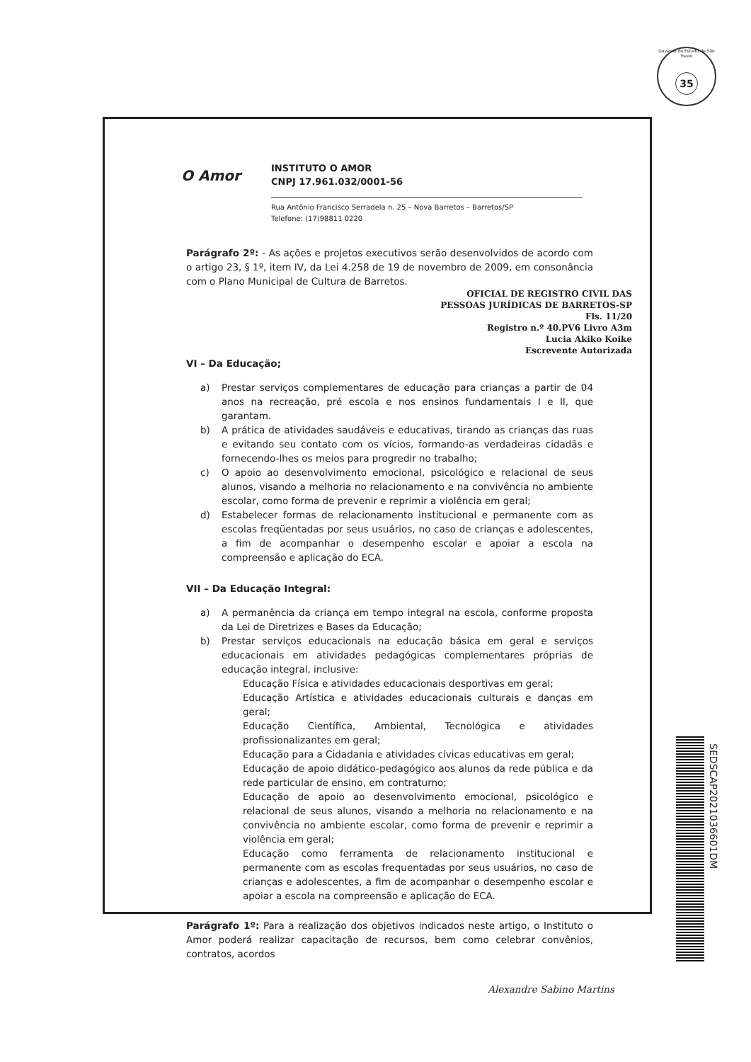Governo do Estado de São Paulo
35
O Amor
INSTITUTO O AMOR
CNPJ 17.961.032/0001-56
Rua Antônio Francisco Serradela n. 25 – Nova Barretos – Barretos/SP
Telefone: (17)98811 0220
Parágrafo 2º: - As ações e projetos executivos serão desenvolvidos de acordo com o artigo 23, § 1º, item IV, da Lei 4.258 de 19 de novembro de 2009, em consonância com o Plano Municipal de Cultura de Barretos.
OFICIAL DE REGISTRO CIVIL DAS
PESSOAS JURÍDICAS DE BARRETOS-SP
Fls. 11/20
Registro n.º 40.PV6 Livro A3m
Lucia Akiko Koike
Escrevente Autorizada
VI – Da Educação;
a) Prestar serviços complementares de educação para crianças a partir de 04 anos na recreação, pré escola e nos ensinos fundamentais I e II, que garantam.
b) A prática de atividades saudáveis e educativas, tirando as crianças das ruas e evitando seu contato com os vícios, formando-as verdadeiras cidadãs e fornecendo-lhes os meios para progredir no trabalho;
c) O apoio ao desenvolvimento emocional, psicológico e relacional de seus alunos, visando a melhoria no relacionamento e na convivência no ambiente escolar, como forma de prevenir e reprimir a violência em geral;
d) Estabelecer formas de relacionamento institucional e permanente com as escolas freqüentadas por seus usuários, no caso de crianças e adolescentes, a fim de acompanhar o desempenho escolar e apoiar a escola na compreensão e aplicação do ECA.
VII – Da Educação Integral:
a) A permanência da criança em tempo integral na escola, conforme proposta da Lei de Diretrizes e Bases da Educação;
b) Prestar serviços educacionais na educação básica em geral e serviços educacionais em atividades pedagógicas complementares próprias de educação integral, inclusive:
Educação Física e atividades educacionais desportivas em geral;
Educação Artística e atividades educacionais culturais e danças em geral;
Educação Científica, Ambiental, Tecnológica e atividades profissionalizantes em geral;
Educação para a Cidadania e atividades cívicas educativas em geral;
Educação de apoio didático-pedagógico aos alunos da rede pública e da rede particular de ensino, em contraturno;
Educação de apoio ao desenvolvimento emocional, psicológico e relacional de seus alunos, visando a melhoria no relacionamento e na convivência no ambiente escolar, como forma de prevenir e reprimir a violência em geral;
Educação como ferramenta de relacionamento institucional e permanente com as escolas frequentadas por seus usuários, no caso de crianças e adolescentes, a fim de acompanhar o desempenho escolar e apoiar a escola na compreensão e aplicação do ECA.
Parágrafo 1º: Para a realização dos objetivos indicados neste artigo, o Instituto o Amor poderá realizar capacitação de recursos, bem como celebrar convênios, contratos, acordos
Alexandre Sabino Martins
SEDSCAP2021036601DM